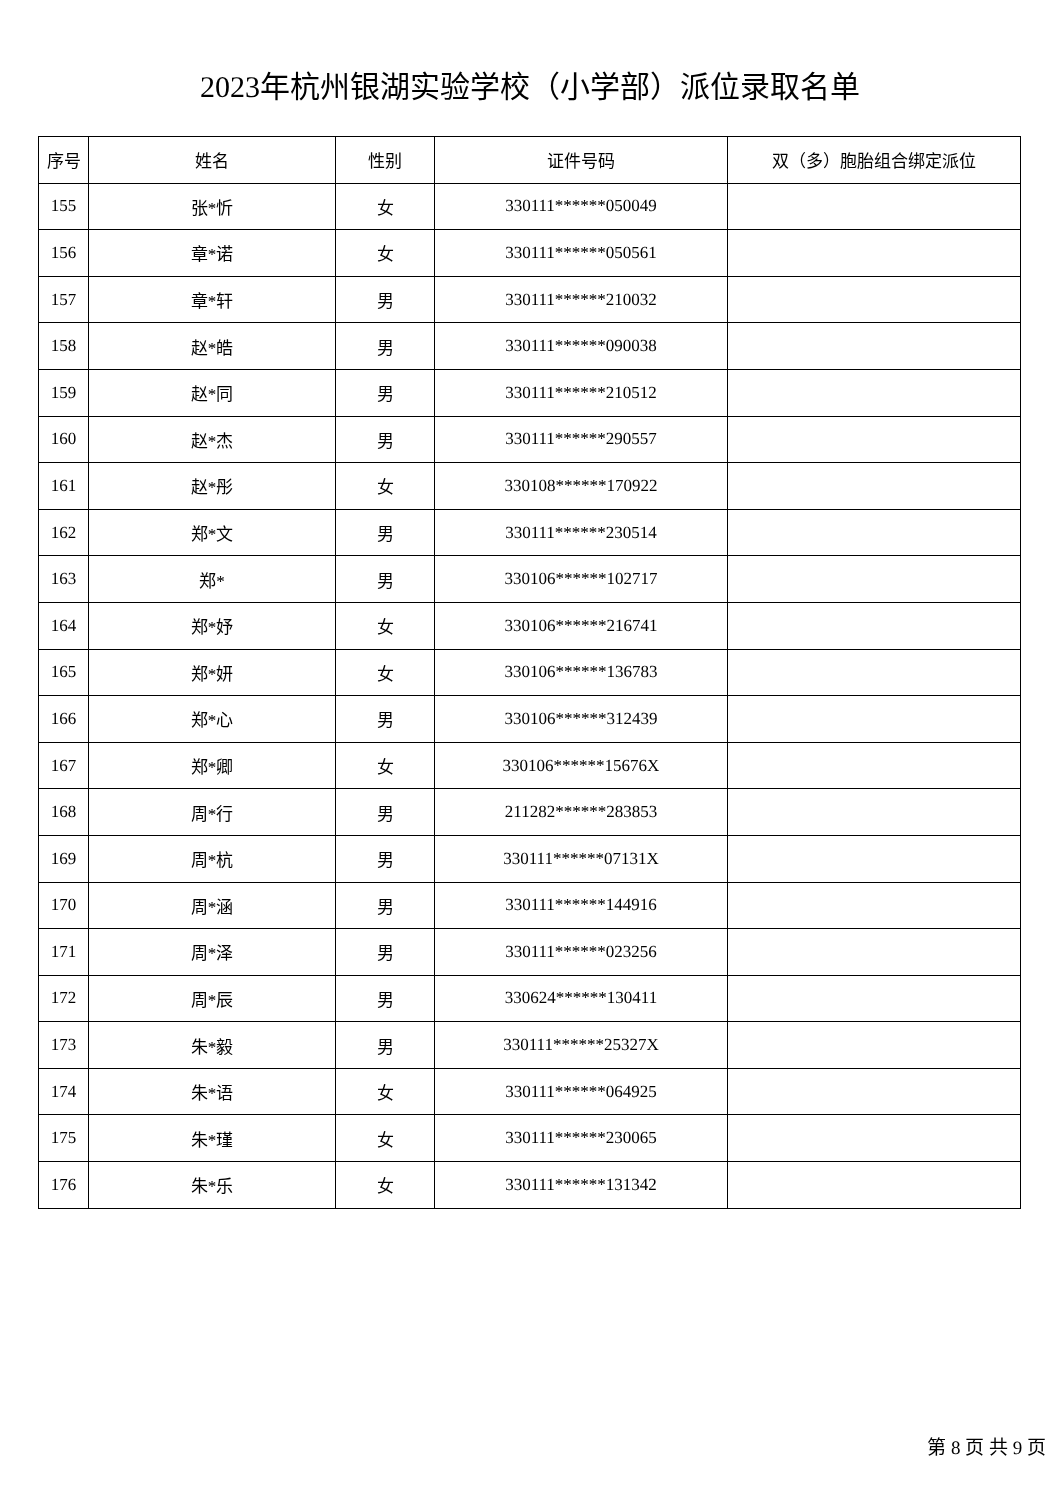2023年杭州银湖实验学校（小学部）派位录取名单
| 序号 | 姓名 | 性别 | 证件号码 | 双（多）胞胎组合绑定派位 |
| --- | --- | --- | --- | --- |
| 155 | 张*忻 | 女 | 330111******050049 | |
| 156 | 章*诺 | 女 | 330111******050561 | |
| 157 | 章*轩 | 男 | 330111******210032 | |
| 158 | 赵*皓 | 男 | 330111******090038 | |
| 159 | 赵*同 | 男 | 330111******210512 | |
| 160 | 赵*杰 | 男 | 330111******290557 | |
| 161 | 赵*彤 | 女 | 330108******170922 | |
| 162 | 郑*文 | 男 | 330111******230514 | |
| 163 | 郑* | 男 | 330106******102717 | |
| 164 | 郑*妤 | 女 | 330106******216741 | |
| 165 | 郑*妍 | 女 | 330106******136783 | |
| 166 | 郑*心 | 男 | 330106******312439 | |
| 167 | 郑*卿 | 女 | 330106******15676X | |
| 168 | 周*行 | 男 | 211282******283853 | |
| 169 | 周*杭 | 男 | 330111******07131X | |
| 170 | 周*涵 | 男 | 330111******144916 | |
| 171 | 周*泽 | 男 | 330111******023256 | |
| 172 | 周*辰 | 男 | 330624******130411 | |
| 173 | 朱*毅 | 男 | 330111******25327X | |
| 174 | 朱*语 | 女 | 330111******064925 | |
| 175 | 朱*瑾 | 女 | 330111******230065 | |
| 176 | 朱*乐 | 女 | 330111******131342 | |
第 8 页 共 9 页